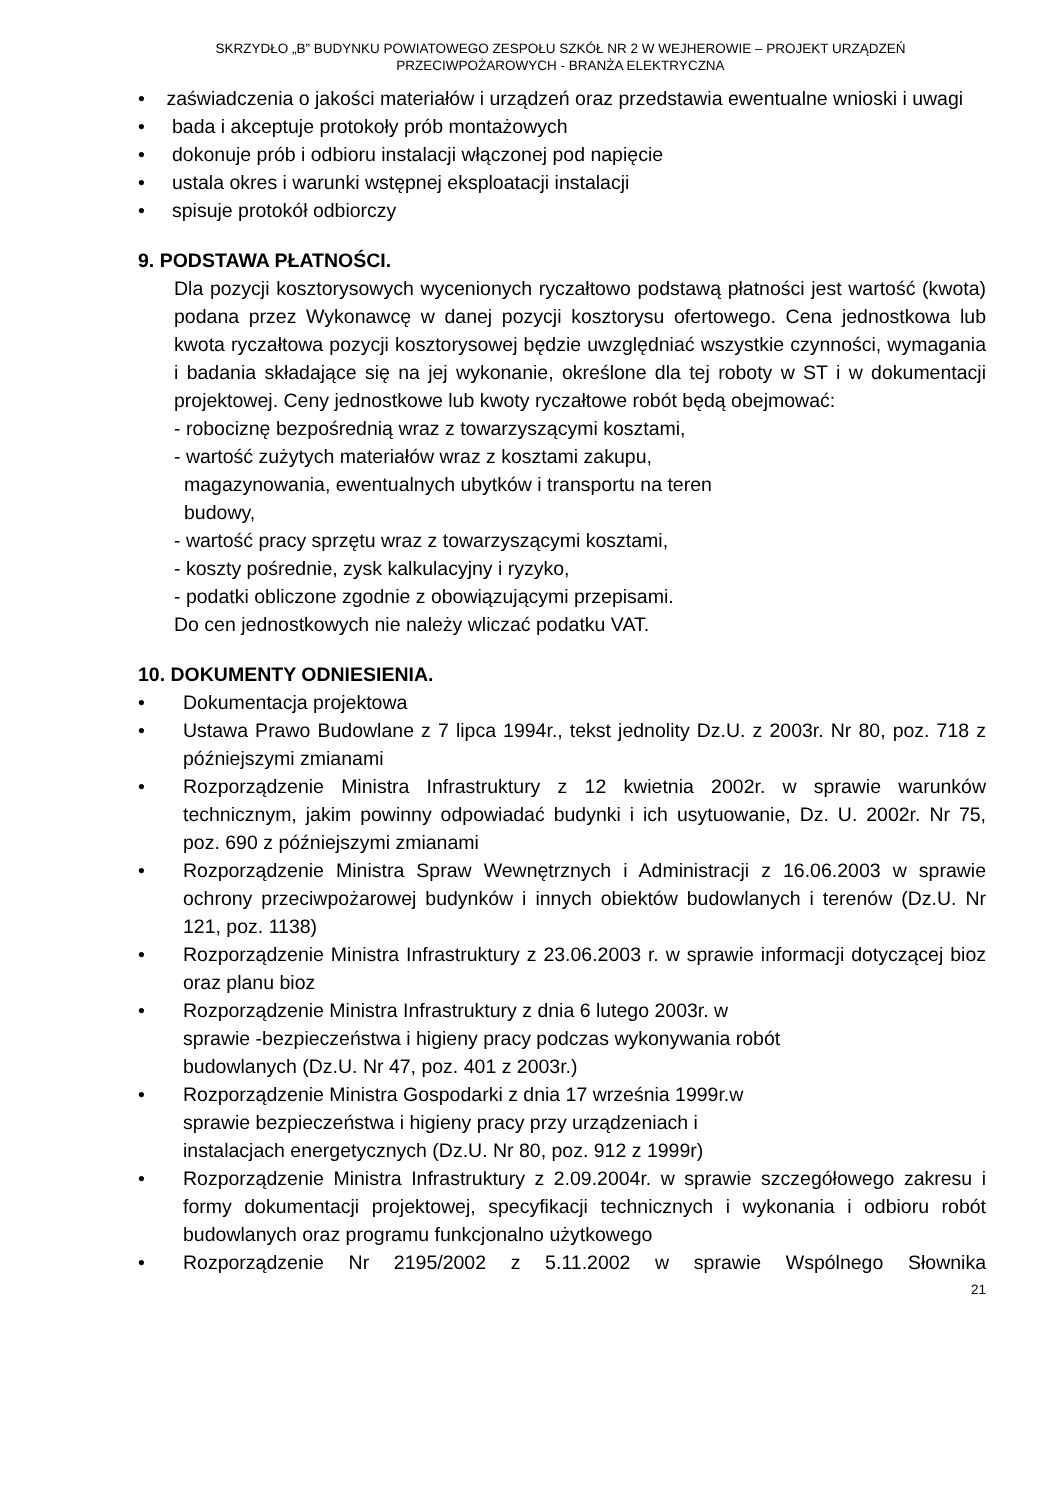SKRZYDŁO „B” BUDYNKU POWIATOWEGO ZESPOŁU SZKÓŁ NR 2 W WEJHEROWIE – PROJEKT URZĄDZEŃ PRZECIWPOŻAROWYCH - BRANŻA ELEKTRYCZNA
• zaświadczenia o jakości materiałów i urządzeń oraz przedstawia ewentualne wnioski i uwagi
• bada i akceptuje protokoły prób montażowych
• dokonuje prób i odbioru instalacji włączonej pod napięcie
• ustala okres i warunki wstępnej eksploatacji instalacji
• spisuje protokół odbiorczy
9. PODSTAWA PŁATNOŚCI.
Dla pozycji kosztorysowych wycenionych ryczałtowo podstawą płatności jest wartość (kwota) podana przez Wykonawcę w danej pozycji kosztorysu ofertowego. Cena jednostkowa lub kwota ryczałtowa pozycji kosztorysowej będzie uwzględniać wszystkie czynności, wymagania i badania składające się na jej wykonanie, określone dla tej roboty w ST i w dokumentacji projektowej. Ceny jednostkowe lub kwoty ryczałtowe robót będą obejmować:
- robociznę bezpośrednią wraz z towarzyszącymi kosztami,
- wartość zużytych materiałów wraz z kosztami zakupu, magazynowania, ewentualnych ubytków i transportu na teren budowy,
- wartość pracy sprzętu wraz z towarzyszącymi kosztami,
- koszty pośrednie, zysk kalkulacyjny i ryzyko,
- podatki obliczone zgodnie z obowiązującymi przepisami.
Do cen jednostkowych nie należy wliczać podatku VAT.
10. DOKUMENTY ODNIESIENIA.
• Dokumentacja projektowa
• Ustawa Prawo Budowlane z 7 lipca 1994r., tekst jednolity Dz.U. z 2003r. Nr 80, poz. 718 z późniejszymi zmianami
• Rozporządzenie Ministra Infrastruktury z 12 kwietnia 2002r. w sprawie warunków technicznym, jakim powinny odpowiadać budynki i ich usytuowanie, Dz. U. 2002r. Nr 75, poz. 690 z późniejszymi zmianami
• Rozporządzenie Ministra Spraw Wewnętrznych i Administracji z 16.06.2003 w sprawie ochrony przeciwpożarowej budynków i innych obiektów budowlanych i terenów (Dz.U. Nr 121, poz. 1138)
• Rozporządzenie Ministra Infrastruktury z 23.06.2003 r. w sprawie informacji dotyczącej bioz oraz planu bioz
• Rozporządzenie Ministra Infrastruktury z dnia 6 lutego 2003r. w sprawie -bezpieczeństwa i higieny pracy podczas wykonywania robót budowlanych (Dz.U. Nr 47, poz. 401 z 2003r.)
• Rozporządzenie Ministra Gospodarki z dnia 17 września 1999r.w sprawie bezpieczeństwa i higieny pracy przy urządzeniach i instalacjach energetycznych (Dz.U. Nr 80, poz. 912 z 1999r)
• Rozporządzenie Ministra Infrastruktury z 2.09.2004r. w sprawie szczegółowego zakresu i formy dokumentacji projektowej, specyfikacji technicznych i wykonania i odbioru robót budowlanych oraz programu funkcjonalno użytkowego
• Rozporządzenie Nr 2195/2002 z 5.11.2002 w sprawie Wspólnego Słownika
21